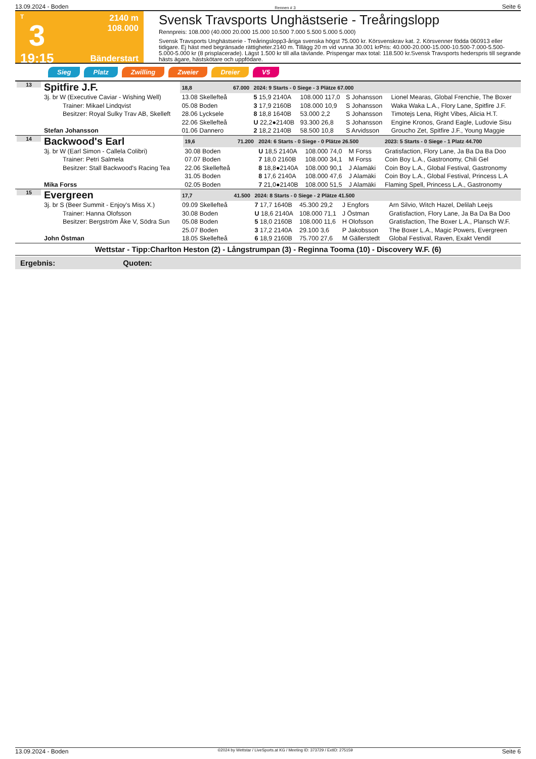13.09.2024 - Boden Rennen # 3 Seite 6
T
3
19:15
2140 m
108.000
Bänderstart
Svensk Travsports Unghästserie - Treåringslopp
Rennpreis: 108.000 (40.000 20.000 15.000 10.500 7.000 5.500 5.000 5.000)
Svensk Travsports Unghästserie - Treåringslopp3-åriga svenska högst 75.000 kr. Körsvenskrav kat. 2. Körsvenner födda 060913 eller tidigare. Ej häst med begränsade rättigheter.2140 m. Tillägg 20 m vid vunna 30.001 krPris: 40.000-20.000-15.000-10.500-7.000-5.500-5.000-5.000 kr (8 prisplacerade). Lägst 1.500 kr till alla tävlande. Prispengar max total: 118.500 kr.Svensk Travsports hederspris till segrande hästs ägare, hästskötare och uppfödare.
Sieg Platz Zwilling Zweier Dreier V5
| 13 | Spitfire J.F. | 18,8 | 67.000 | 2024: 9 Starts - 0 Siege - 3 Plätze 67.000 | | | | |
| | 3j. br W (Executive Caviar - Wishing Well) | 13.08 Skellefteå | | 5 15,9 2140A | 108.000 117,0 | S Johansson | | Lionel Mearas, Global Frenchie, The Boxer |
| | Trainer: Mikael Lindqvist | 05.08 Boden | | 3 17,9 2160B | 108.000 10,9 | S Johansson | | Waka Waka L.A., Flory Lane, Spitfire J.F. |
| | Besitzer: Royal Sulky Trav AB, Skelleft | 28.06 Lycksele | | 8 18,8 1640B | 53.000 2,2 | S Johansson | | Timotejs Lena, Right Vibes, Alicia H.T. |
| | | 22.06 Skellefteå | | U 22,2●2140B | 93.300 26,8 | S Johansson | | Engine Kronos, Grand Eagle, Ludovie Sisu |
| | Stefan Johansson | 01.06 Dannero | | 2 18,2 2140B | 58.500 10,8 | S Arvidsson | | Groucho Zet, Spitfire J.F., Young Maggie |
| 14 | Backwood's Earl | 19,6 | 71.200 | 2024: 6 Starts - 0 Siege - 0 Plätze 26.500 | | | | 2023: 5 Starts - 0 Siege - 1 Platz 44.700 |
| | 3j. br W (Earl Simon - Callela Colibri) | 30.08 Boden | | U 18,5 2140A | 108.000 74,0 | M Forss | | Gratisfaction, Flory Lane, Ja Ba Da Ba Doo |
| | Trainer: Petri Salmela | 07.07 Boden | | 7 18,0 2160B | 108.000 34,1 | M Forss | | Coin Boy L.A., Gastronomy, Chili Gel |
| | Besitzer: Stall Backwood's Racing Tea | 22.06 Skellefteå | | 8 18,8●2140A | 108.000 90,1 | J Alamäki | | Coin Boy L.A., Global Festival, Gastronomy |
| | | 31.05 Boden | | 8 17,6 2140A | 108.000 47,6 | J Alamäki | | Coin Boy L.A., Global Festival, Princess L.A |
| | Mika Forss | 02.05 Boden | | 7 21,0●2140B | 108.000 51,5 | J Alamäki | | Flaming Spell, Princess L.A., Gastronomy |
| 15 | Evergreen | 17,7 | 41.500 | 2024: 8 Starts - 0 Siege - 2 Plätze 41.500 | | | | |
| | 3j. br S (Beer Summit - Enjoy's Miss X.) | 09.09 Skellefteå | | 7 17,7 1640B | 45.300 29,2 | J Engfors | | Arn Silvio, Witch Hazel, Delilah Leejs |
| | Trainer: Hanna Olofsson | 30.08 Boden | | U 18,6 2140A | 108.000 71,1 | J Östman | | Gratisfaction, Flory Lane, Ja Ba Da Ba Doo |
| | Besitzer: Bergström Åke V, Södra Sun | 05.08 Boden | | 5 18,0 2160B | 108.000 11,6 | H Olofsson | | Gratisfaction, The Boxer L.A., Plansch W.F. |
| | | 25.07 Boden | | 3 17,2 2140A | 29.100 3,6 | P Jakobsson | | The Boxer L.A., Magic Powers, Evergreen |
| | John Östman | 18.05 Skellefteå | | 6 18,9 2160B | 75.700 27,6 | M Gällerstedt | | Global Festival, Raven, Exakt Vendil |
Wettstar - Tipp:Charlton Heston (2) - Långstrumpan (3) - Reginna Tooma (10) - Discovery W.F. (6)
Ergebnis: Quoten:
13.09.2024 - Boden ©2024 by Wettstar / LiveSports.at KG / Meeting ID: 373729 / ExtID: 275159 Seite 6